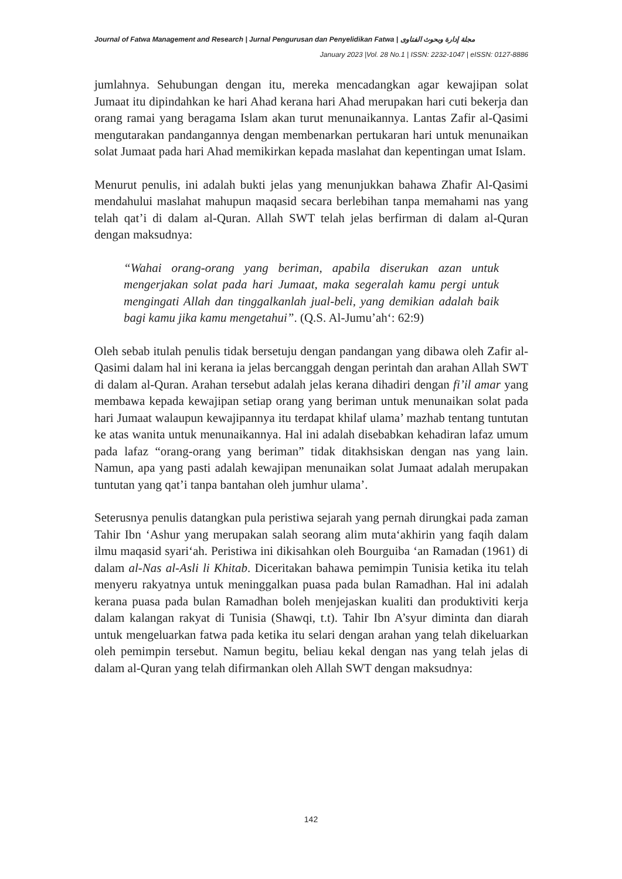Journal of Fatwa Management and Research | Jurnal Pengurusan dan Penyelidikan Fatwa | مجلة إدارة وبحوث الفتاوى
January 2023 |Vol. 28 No.1 | ISSN: 2232-1047 | eISSN: 0127-8886
jumlahnya. Sehubungan dengan itu, mereka mencadangkan agar kewajipan solat Jumaat itu dipindahkan ke hari Ahad kerana hari Ahad merupakan hari cuti bekerja dan orang ramai yang beragama Islam akan turut menunaikannya. Lantas Zafir al-Qasimi mengutarakan pandangannya dengan membenarkan pertukaran hari untuk menunaikan solat Jumaat pada hari Ahad memikirkan kepada maslahat dan kepentingan umat Islam.
Menurut penulis, ini adalah bukti jelas yang menunjukkan bahawa Zhafir Al-Qasimi mendahului maslahat mahupun maqasid secara berlebihan tanpa memahami nas yang telah qat’i di dalam al-Quran. Allah SWT telah jelas berfirman di dalam al-Quran dengan maksudnya:
“Wahai orang-orang yang beriman, apabila diserukan azan untuk mengerjakan solat pada hari Jumaat, maka segeralah kamu pergi untuk mengingati Allah dan tinggalkanlah jual-beli, yang demikian adalah baik bagi kamu jika kamu mengetahui”. (Q.S. Al-Jumu’ah‘: 62:9)
Oleh sebab itulah penulis tidak bersetuju dengan pandangan yang dibawa oleh Zafir al-Qasimi dalam hal ini kerana ia jelas bercanggah dengan perintah dan arahan Allah SWT di dalam al-Quran. Arahan tersebut adalah jelas kerana dihadiri dengan fi’il amar yang membawa kepada kewajipan setiap orang yang beriman untuk menunaikan solat pada hari Jumaat walaupun kewajipannya itu terdapat khilaf ulama’ mazhab tentang tuntutan ke atas wanita untuk menunaikannya. Hal ini adalah disebabkan kehadiran lafaz umum pada lafaz “orang-orang yang beriman” tidak ditakhsiskan dengan nas yang lain. Namun, apa yang pasti adalah kewajipan menunaikan solat Jumaat adalah merupakan tuntutan yang qat’i tanpa bantahan oleh jumhur ulama’.
Seterusnya penulis datangkan pula peristiwa sejarah yang pernah dirungkai pada zaman Tahir Ibn ‘Ashur yang merupakan salah seorang alim muta‘akhirin yang faqih dalam ilmu maqasid syari‘ah. Peristiwa ini dikisahkan oleh Bourguiba ‘an Ramadan (1961) di dalam al-Nas al-Asli li Khitab. Diceritakan bahawa pemimpin Tunisia ketika itu telah menyeru rakyatnya untuk meninggalkan puasa pada bulan Ramadhan. Hal ini adalah kerana puasa pada bulan Ramadhan boleh menjejaskan kualiti dan produktiviti kerja dalam kalangan rakyat di Tunisia (Shawqi, t.t). Tahir Ibn A’syur diminta dan diarah untuk mengeluarkan fatwa pada ketika itu selari dengan arahan yang telah dikeluarkan oleh pemimpin tersebut. Namun begitu, beliau kekal dengan nas yang telah jelas di dalam al-Quran yang telah difirmankan oleh Allah SWT dengan maksudnya:
142